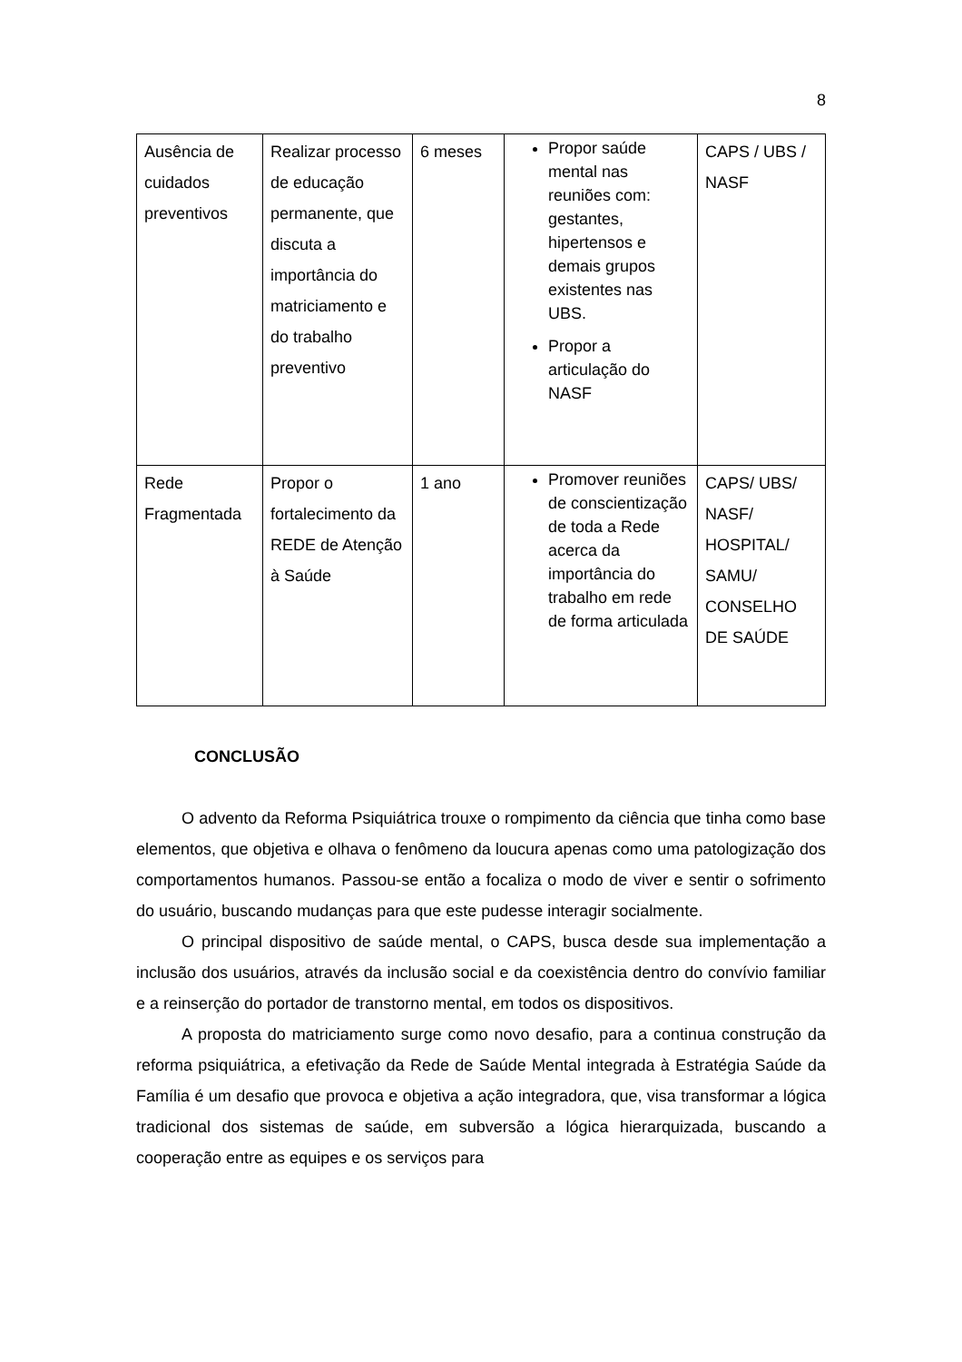8
| Ausência de cuidados preventivos | Realizar processo de educação permanente, que discuta a importância do matriciamento e do trabalho preventivo | 6 meses | Propor saúde mental nas reuniões com: gestantes, hipertensos e demais grupos existentes nas UBS. Propor a articulação do NASF | CAPS / UBS / NASF |
| Rede Fragmentada | Propor o fortalecimento da REDE de Atenção à Saúde | 1 ano | Promover reuniões de conscientização de toda a Rede acerca da importância do trabalho em rede de forma articulada | CAPS/ UBS/ NASF/ HOSPITAL/ SAMU/ CONSELHO DE SAÚDE |
CONCLUSÃO
O advento da Reforma Psiquiátrica trouxe o rompimento da ciência que tinha como base elementos, que objetiva e olhava o fenômeno da loucura apenas como uma patologização dos comportamentos humanos. Passou-se então a focaliza o modo de viver e sentir o sofrimento do usuário, buscando mudanças para que este pudesse interagir socialmente.
O principal dispositivo de saúde mental, o CAPS, busca desde sua implementação a inclusão dos usuários, através da inclusão social e da coexistência dentro do convívio familiar e a reinserção do portador de transtorno mental, em todos os dispositivos.
A proposta do matriciamento surge como novo desafio, para a continua construção da reforma psiquiátrica, a efetivação da Rede de Saúde Mental integrada à Estratégia Saúde da Família é um desafio que provoca e objetiva a ação integradora, que, visa transformar a lógica tradicional dos sistemas de saúde, em subversão a lógica hierarquizada, buscando a cooperação entre as equipes e os serviços para